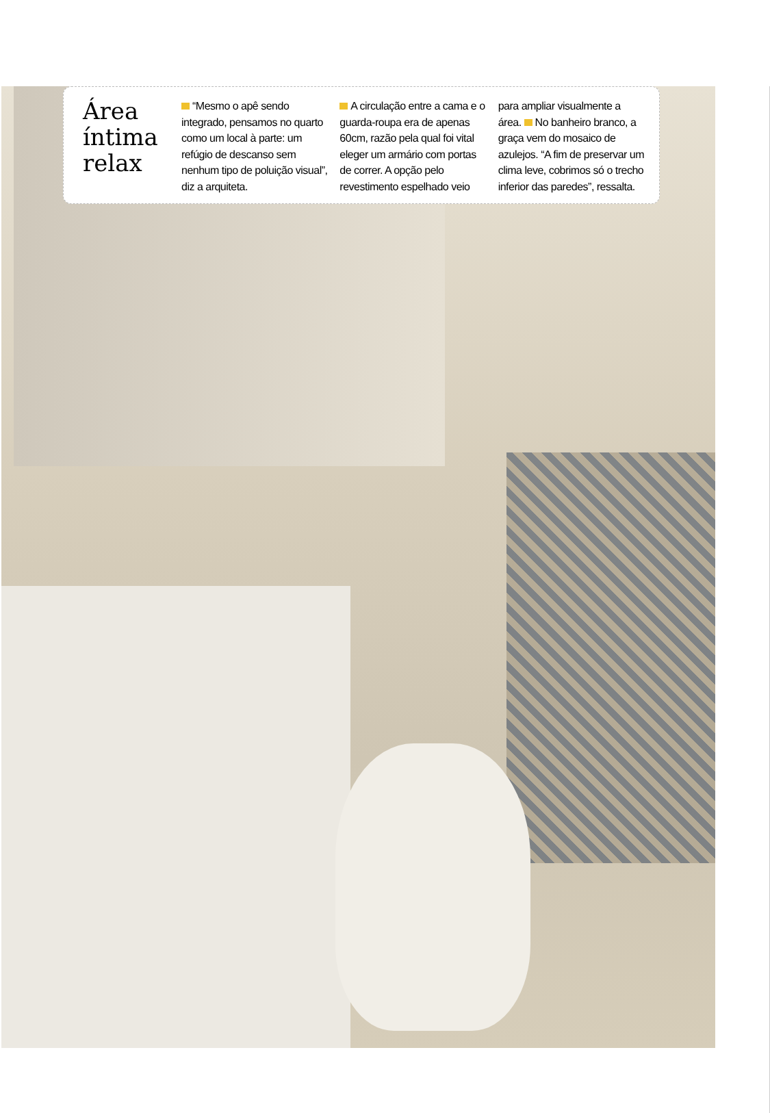Área íntima relax
“Mesmo o apê sendo integrado, pensamos no quarto como um local à parte: um refúgio de descanso sem nenhum tipo de poluição visual”, diz a arquiteta.
A circulação entre a cama e o guarda-roupa era de apenas 60cm, razão pela qual foi vital eleger um armário com portas de correr. A opção pelo revestimento espelhado veio
para ampliar visualmente a área. No banheiro branco, a graça vem do mosaico de azulejos. “A fim de preservar um clima leve, cobrimos só o trecho inferior das paredes”, ressalta.